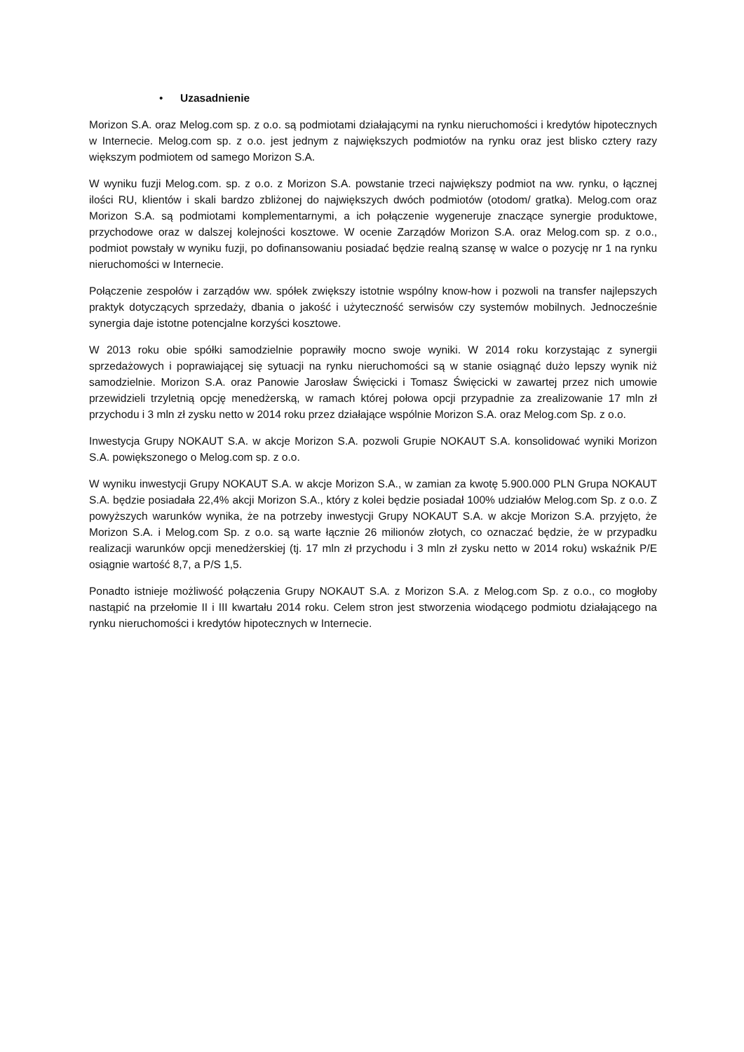• Uzasadnienie
Morizon S.A. oraz Melog.com sp. z o.o. są podmiotami działającymi na rynku nieruchomości i kredytów hipotecznych w Internecie. Melog.com sp. z o.o. jest jednym z największych podmiotów na rynku oraz jest blisko cztery razy większym podmiotem od samego Morizon S.A.
W wyniku fuzji Melog.com. sp. z o.o. z Morizon S.A. powstanie trzeci największy podmiot na ww. rynku, o łącznej ilości RU, klientów i skali bardzo zbliżonej do największych dwóch podmiotów (otodom/ gratka). Melog.com oraz Morizon S.A. są podmiotami komplementarnymi, a ich połączenie wygeneruje znaczące synergie produktowe, przychodowe oraz w dalszej kolejności kosztowe. W ocenie Zarządów Morizon S.A. oraz Melog.com sp. z o.o., podmiot powstały w wyniku fuzji, po dofinansowaniu posiadać będzie realną szansę w walce o pozycję nr 1 na rynku nieruchomości w Internecie.
Połączenie zespołów i zarządów ww. spółek zwiększy istotnie wspólny know-how i pozwoli na transfer najlepszych praktyk dotyczących sprzedaży, dbania o jakość i użyteczność serwisów czy systemów mobilnych. Jednocześnie synergia daje istotne potencjalne korzyści kosztowe.
W 2013 roku obie spółki samodzielnie poprawiły mocno swoje wyniki. W 2014 roku korzystając z synergii sprzedażowych i poprawiającej się sytuacji na rynku nieruchomości są w stanie osiągnąć dużo lepszy wynik niż samodzielnie. Morizon S.A. oraz Panowie Jarosław Święcicki i Tomasz Święcicki w zawartej przez nich umowie przewidzieli trzyletnią opcję menedżerską, w ramach której połowa opcji przypadnie za zrealizowanie 17 mln zł przychodu i 3 mln zł zysku netto w 2014 roku przez działające wspólnie Morizon S.A. oraz Melog.com Sp. z o.o.
Inwestycja Grupy NOKAUT S.A. w akcje Morizon S.A. pozwoli Grupie NOKAUT S.A. konsolidować wyniki Morizon S.A. powiększonego o Melog.com sp. z o.o.
W wyniku inwestycji Grupy NOKAUT S.A. w akcje Morizon S.A., w zamian za kwotę 5.900.000 PLN Grupa NOKAUT S.A. będzie posiadała 22,4% akcji Morizon S.A., który z kolei będzie posiadał 100% udziałów Melog.com Sp. z o.o. Z powyższych warunków wynika, że na potrzeby inwestycji Grupy NOKAUT S.A. w akcje Morizon S.A. przyjęto, że Morizon S.A. i Melog.com Sp. z o.o. są warte łącznie 26 milionów złotych, co oznaczać będzie, że w przypadku realizacji warunków opcji menedżerskiej (tj. 17 mln zł przychodu i 3 mln zł zysku netto w 2014 roku) wskaźnik P/E osiągnie wartość 8,7, a P/S 1,5.
Ponadto istnieje możliwość połączenia Grupy NOKAUT S.A. z Morizon S.A. z Melog.com Sp. z o.o., co mogłoby nastąpić na przełomie II i III kwartału 2014 roku. Celem stron jest stworzenia wiodącego podmiotu działającego na rynku nieruchomości i kredytów hipotecznych w Internecie.